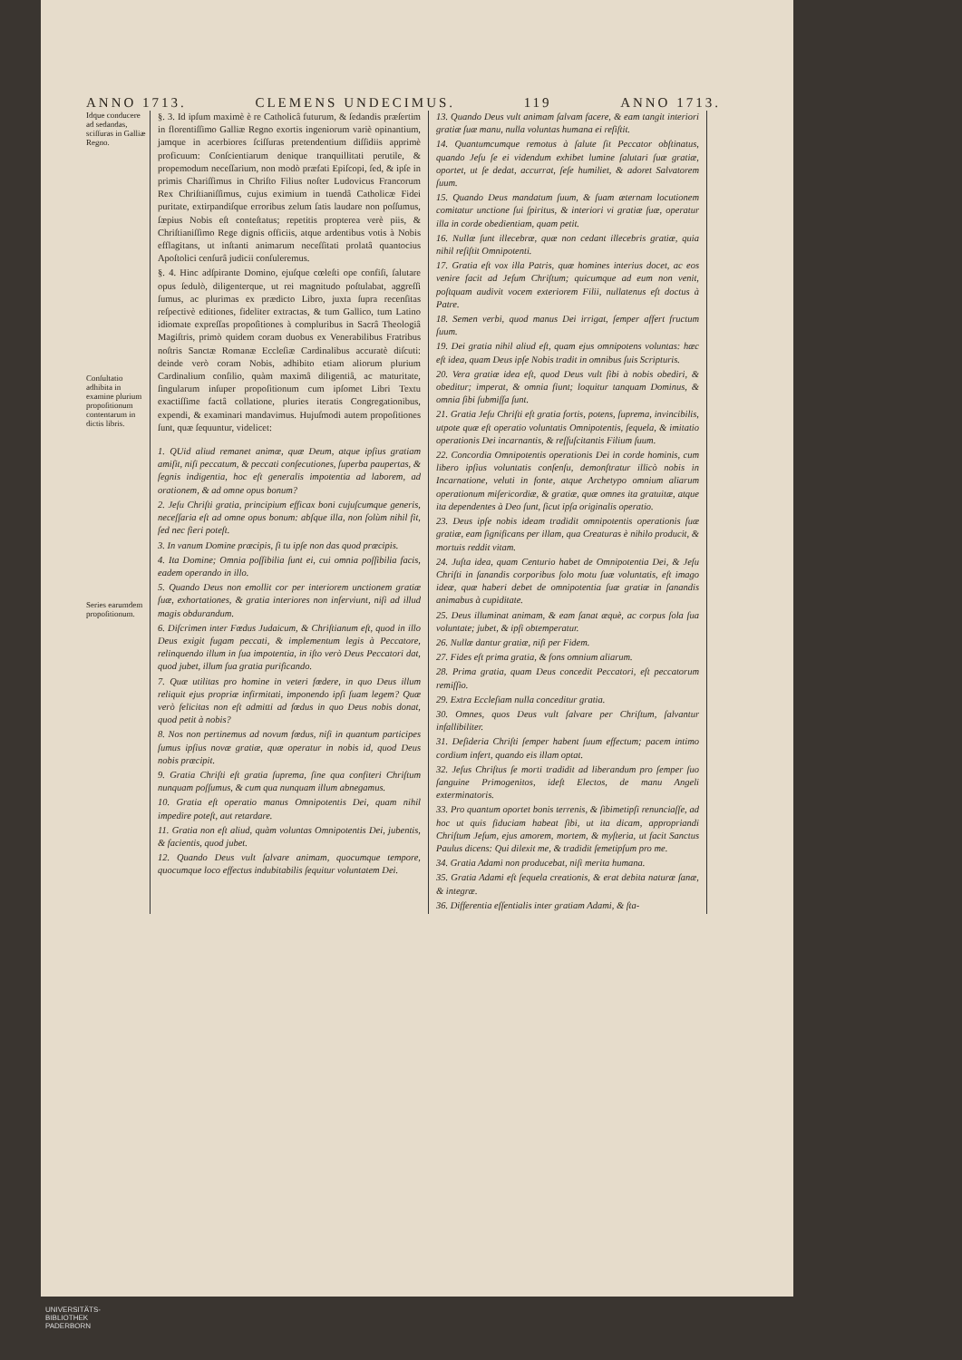ANNO 1713. CLEMENS UNDECIMUS. 119 ANNO 1713.
Idque conducere ad sedandas, sciſſuras in Galliæ Regno.
Conſultatio adhibita in examine plurium propoſitionum contentarum in dictis libris.
Series earumdem propoſitionum.
§. 3. Id ipſum maximè è re Catholicâ futurum, & ſedandis præſertim in florentiſſimo Galliæ Regno exortis ingeniorum variè opinantium, jamque in acerbiores ſciſſuras pretendentium diſſidiis apprimè proficuum: Conſcientiarum denique tranquillitati perutile, & propemodum neceſſarium, non modò præfati Epiſcopi, ſed, & ipſe in primis Chariſſimus in Chriſto Filius noſter Ludovicus Francorum Rex Chriſtianiſſimus, cujus eximium in tuendâ Catholicæ Fidei puritate, extirpandiſque erroribus zelum ſatis laudare non poſſumus, ſæpius Nobis eſt conteſtatus; repetitis propterea verè piis, & Chriſtianiſſimo Rege dignis officiis, atque ardentibus votis à Nobis efflagitans, ut inſtanti animarum neceſſitati prolatâ quantocius Apoſtolici cenſurâ judicii conſuleremus.
§. 4. Hinc adſpirante Domino, ejuſque cœleſti ope confiſi, ſalutare opus ſedulò, diligenterque, ut rei magnitudo poſtulabat, aggreſſi ſumus, ac plurimas ex prædicto Libro, juxta ſupra recenſitas reſpectivè editiones, fideliter extractas, & tum Gallico, tum Latino idiomate expreſſas propoſitiones à compluribus in Sacrâ Theologiâ Magiſtris, primò quidem coram duobus ex Venerabilibus Fratribus noſtris Sanctæ Romanæ Eccleſiæ Cardinalibus accuratè diſcuti: deinde verò coram Nobis, adhibito etiam aliorum plurium Cardinalium conſilio, quàm maximâ diligentiâ, ac maturitate, ſingularum inſuper propoſitionum cum ipſomet Libri Textu exactiſſime factâ collatione, pluries iteratis Congregationibus, expendi, & examinari mandavimus. Hujuſmodi autem propoſitiones ſunt, quæ ſequuntur, videlicet:
1. QUid aliud remanet animæ, quæ Deum, atque ipſius gratiam amiſit, niſi peccatum, & peccati conſecutiones, ſuperba paupertas, & ſegnis indigentia, hoc eſt generalis impotentia ad laborem, ad orationem, & ad omne opus bonum?
2. Jeſu Chriſti gratia, principium efficax boni cujuſcumque generis, neceſſaria eſt ad omne opus bonum: abſque illa, non ſolùm nihil fit, ſed nec fieri poteſt.
3. In vanum Domine præcipis, ſi tu ipſe non das quod præcipis.
4. Ita Domine; Omnia poſſibilia ſunt ei, cui omnia poſſibilia facis, eadem operando in illo.
5. Quando Deus non emollit cor per interiorem unctionem gratiæ ſuæ, exhortationes, & gratia interiores non inſerviunt, niſi ad illud magis obdurandum.
6. Diſcrimen inter Fœdus Judaicum, & Chriſtianum eſt, quod in illo Deus exigit fugam peccati, & implementum legis à Peccatore, relinquendo illum in ſua impotentia, in iſto verò Deus Peccatori dat, quod jubet, illum ſua gratia purificando.
7. Quæ utilitas pro homine in veteri fœdere, in quo Deus illum reliquit ejus propriæ infirmitati, imponendo ipſi ſuam legem? Quæ verò felicitas non eſt admitti ad fœdus in quo Deus nobis donat, quod petit à nobis?
8. Nos non pertinemus ad novum fœdus, niſi in quantum participes ſumus ipſius novæ gratiæ, quæ operatur in nobis id, quod Deus nobis præcipit.
9. Gratia Chriſti eſt gratia ſuprema, ſine qua confiteri Chriſtum nunquam poſſumus, & cum qua nunquam illum abnegamus.
10. Gratia eſt operatio manus Omnipotentis Dei, quam nihil impedire poteſt, aut retardare.
11. Gratia non eſt aliud, quàm voluntas Omnipotentis Dei, jubentis, & facientis, quod jubet.
12. Quando Deus vult ſalvare animam, quocumque tempore, quocumque loco effectus indubitabilis ſequitur voluntatem Dei.
13. Quando Deus vult animam ſalvam facere, & eam tangit interiori gratiæ ſuæ manu, nulla voluntas humana ei reſiſtit.
14. Quantumcumque remotus à ſalute ſit Peccator obſtinatus, quando Jeſu ſe ei videndum exhibet lumine ſalutari ſuæ gratiæ, oportet, ut ſe dedat, accurrat, ſeſe humiliet, & adoret Salvatorem ſuum.
15. Quando Deus mandatum ſuum, & ſuam æternam locutionem comitatur unctione ſui ſpiritus, & interiori vi gratiæ ſuæ, operatur illa in corde obedientiam, quam petit.
16. Nullæ ſunt illecebræ, quæ non cedant illecebris gratiæ, quia nihil reſiſtit Omnipotenti.
17. Gratia eſt vox illa Patris, quæ homines interius docet, ac eos venire facit ad Jeſum Chriſtum; quicumque ad eum non venit, poſtquam audivit vocem exteriorem Filii, nullatenus eſt doctus à Patre.
18. Semen verbi, quod manus Dei irrigat, ſemper affert fructum ſuum.
19. Dei gratia nihil aliud eſt, quam ejus omnipotens voluntas: hæc eſt idea, quam Deus ipſe Nobis tradit in omnibus ſuis Scripturis.
20. Vera gratiæ idea eſt, quod Deus vult ſibi à nobis obediri, & obeditur; imperat, & omnia fiunt; loquitur tanquam Dominus, & omnia ſibi ſubmiſſa ſunt.
21. Gratia Jeſu Chriſti eſt gratia fortis, potens, ſuprema, invincibilis, utpote quæ eſt operatio voluntatis Omnipotentis, ſequela, & imitatio operationis Dei incarnantis, & reſſuſcitantis Filium ſuum.
22. Concordia Omnipotentis operationis Dei in corde hominis, cum libero ipſius voluntatis conſenſu, demonſtratur illicò nobis in Incarnatione, veluti in fonte, atque Archetypo omnium aliarum operationum miſericordiæ, & gratiæ, quæ omnes ita gratuitæ, atque ita dependentes à Deo ſunt, ſicut ipſa originalis operatio.
23. Deus ipſe nobis ideam tradidit omnipotentis operationis ſuæ gratiæ, eam ſignificans per illam, qua Creaturas è nihilo producit, & mortuis reddit vitam.
24. Juſta idea, quam Centurio habet de Omnipotentia Dei, & Jeſu Chriſti in ſanandis corporibus ſolo motu ſuæ voluntatis, eſt imago ideæ, quæ haberi debet de omnipotentia ſuæ gratiæ in ſanandis animabus à cupiditate.
25. Deus illuminat animam, & eam ſanat æquè, ac corpus ſola ſua voluntate; jubet, & ipſi obtemperatur.
26. Nullæ dantur gratiæ, niſi per Fidem.
27. Fides eſt prima gratia, & fons omnium aliarum.
28. Prima gratia, quam Deus concedit Peccatori, eſt peccatorum remiſſio.
29. Extra Eccleſiam nulla conceditur gratia.
30. Omnes, quos Deus vult ſalvare per Chriſtum, ſalvantur infallibiliter.
31. Deſideria Chriſti ſemper habent ſuum effectum; pacem intimo cordium infert, quando eis illam optat.
32. Jeſus Chriſtus ſe morti tradidit ad liberandum pro ſemper ſuo ſanguine Primogenitos, ideſt Electos, de manu Angeli exterminatoris.
33. Pro quantum oportet bonis terrenis, & ſibimetipſi renunciaſſe, ad hoc ut quis fiduciam habeat ſibi, ut ita dicam, appropriandi Chriſtum Jeſum, ejus amorem, mortem, & myſteria, ut facit Sanctus Paulus dicens: Qui dilexit me, & tradidit ſemetipſum pro me.
34. Gratia Adami non producebat, niſi merita humana.
35. Gratia Adami eſt ſequela creationis, & erat debita naturæ ſanæ, & integræ.
36. Differentia eſſentialis inter gratiam Adami, & ſta-
UNIVERSITÄTS-
BIBLIOTHEK
PADERBORN